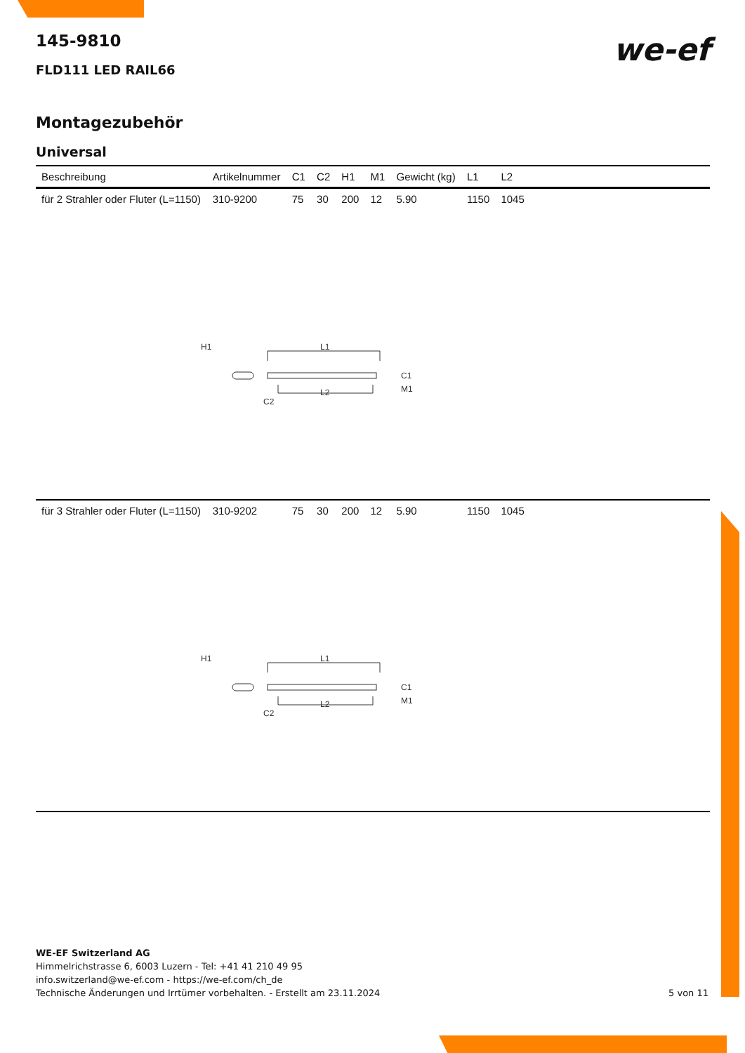we-ef
145-9810
FLD111 LED RAIL66
Montagezubehör
Universal
| Beschreibung | Artikelnummer | C1 | C2 | H1 | M1 | Gewicht (kg) | L1 | L2 | |
| --- | --- | --- | --- | --- | --- | --- | --- | --- | --- |
| für 2 Strahler oder Fluter (L=1150) | 310-9200 | 75 | 30 | 200 | 12 | 5.90 | 1150 | 1045 | |
| H1 L1 L2 C2 C1 M1 | | | | | | | | | |
| für 3 Strahler oder Fluter (L=1150) | 310-9202 | 75 | 30 | 200 | 12 | 5.90 | 1150 | 1045 | |
| H1 L1 L2 C2 C1 M1 | | | | | | | | | |
WE-EF Switzerland AG
Himmelrichstrasse 6, 6003 Luzern - Tel: +41 41 210 49 95
info.switzerland@we-ef.com - https://we-ef.com/ch_de
Technische Änderungen und Irrtümer vorbehalten. - Erstellt am 23.11.2024
5 von 11